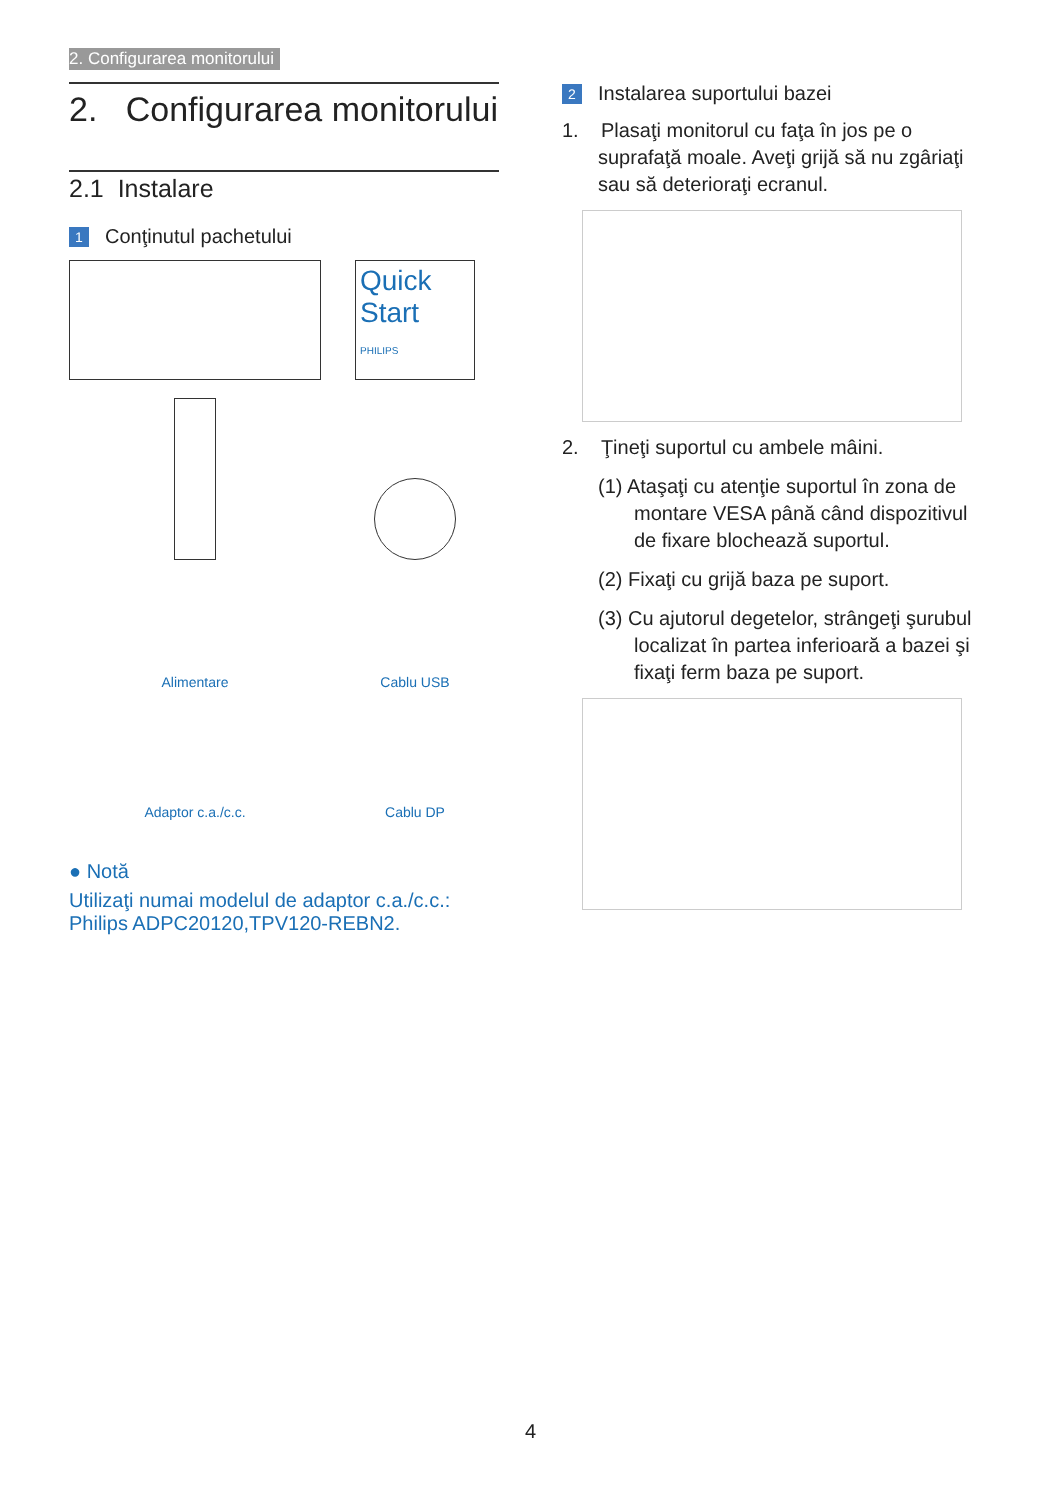2. Configurarea monitorului
2. Configurarea monitorului
2.1 Instalare
1 Conţinutul pachetului
Quick
Start
PHILIPS
Alimentare
Cablu USB
Adaptor c.a./c.c.
Cablu DP
● Notă
Utilizaţi numai modelul de adaptor c.a./c.c.: Philips ADPC20120,TPV120-REBN2.
2 Instalarea suportului bazei
1. Plasaţi monitorul cu faţa în jos pe o suprafaţă moale. Aveţi grijă să nu zgâriaţi sau să deterioraţi ecranul.
2. Ţineţi suportul cu ambele mâini.
(1) Ataşaţi cu atenţie suportul în zona de montare VESA până când dispozitivul de fixare blochează suportul.
(2) Fixaţi cu grijă baza pe suport.
(3) Cu ajutorul degetelor, strângeţi şurubul localizat în partea inferioară a bazei şi fixaţi ferm baza pe suport.
4